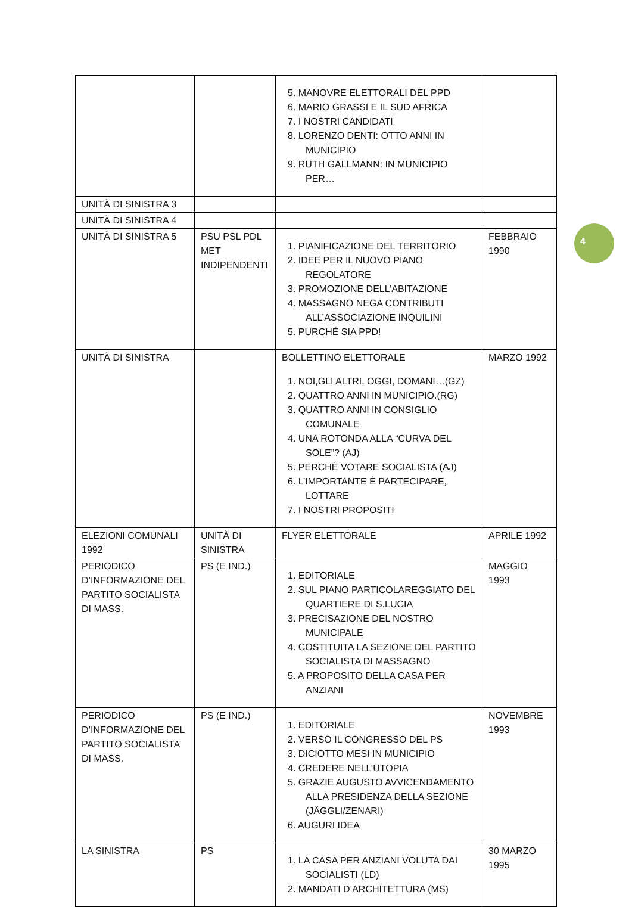| | | 5. MANOVRE ELETTORALI DEL PPD 6. MARIO GRASSI E IL SUD AFRICA 7. I NOSTRI CANDIDATI 8. LORENZO DENTI: OTTO ANNI IN MUNICIPIO 9. RUTH GALLMANN: IN MUNICIPIO PER… | |
| UNITÀ DI SINISTRA 3 | | | |
| UNITÀ DI SINISTRA 4 | | | |
| UNITÀ DI SINISTRA 5 | PSU PSL PDL MET INDIPENDENTI | 1. PIANIFICAZIONE DEL TERRITORIO 2. IDEE PER IL NUOVO PIANO REGOLATORE 3. PROMOZIONE DELL’ABITAZIONE 4. MASSAGNO NEGA CONTRIBUTI ALL’ASSOCIAZIONE INQUILINI 5. PURCHÉ SIA PPD! | FEBBRAIO 1990 |
| UNITÀ DI SINISTRA | | BOLLETTINO ELETTORALE 1. NOI,GLI ALTRI, OGGI, DOMANI…(GZ) 2. QUATTRO ANNI IN MUNICIPIO.(RG) 3. QUATTRO ANNI IN CONSIGLIO COMUNALE 4. UNA ROTONDA ALLA “CURVA DEL SOLE”? (AJ) 5. PERCHÉ VOTARE SOCIALISTA (AJ) 6. L’IMPORTANTE È PARTECIPARE, LOTTARE 7. I NOSTRI PROPOSITI | MARZO 1992 |
| ELEZIONI COMUNALI 1992 | UNITÀ DI SINISTRA | FLYER ELETTORALE | APRILE 1992 |
| PERIODICO D’INFORMAZIONE DEL PARTITO SOCIALISTA DI MASS. | PS (E IND.) | 1. EDITORIALE 2. SUL PIANO PARTICOLAREGGIATO DEL QUARTIERE DI S.LUCIA 3. PRECISAZIONE DEL NOSTRO MUNICIPALE 4. COSTITUITA LA SEZIONE DEL PARTITO SOCIALISTA DI MASSAGNO 5. A PROPOSITO DELLA CASA PER ANZIANI | MAGGIO 1993 |
| PERIODICO D’INFORMAZIONE DEL PARTITO SOCIALISTA DI MASS. | PS (E IND.) | 1. EDITORIALE 2. VERSO IL CONGRESSO DEL PS 3. DICIOTTO MESI IN MUNICIPIO 4. CREDERE NELL’UTOPIA 5. GRAZIE AUGUSTO AVVICENDAMENTO ALLA PRESIDENZA DELLA SEZIONE (JÄGGLI/ZENARI) 6. AUGURI IDEA | NOVEMBRE 1993 |
| LA SINISTRA | PS | 1. LA CASA PER ANZIANI VOLUTA DAI SOCIALISTI (LD) 2. MANDATI D’ARCHITETTURA (MS) | 30 MARZO 1995 |
4